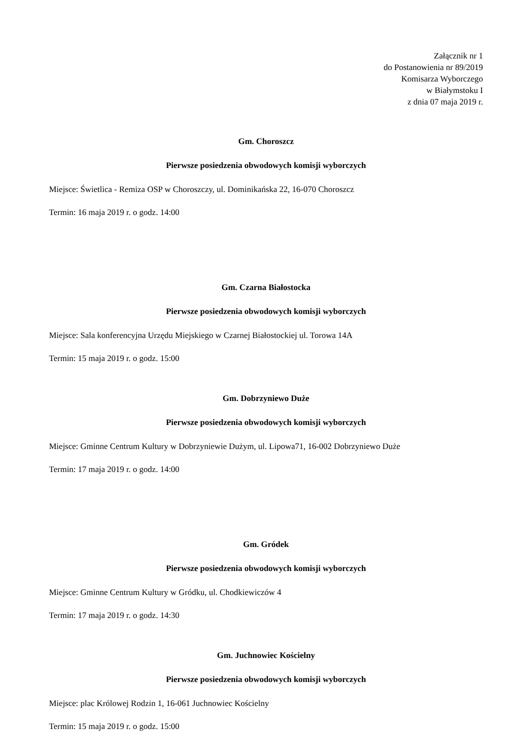Załącznik nr 1
do Postanowienia nr 89/2019
Komisarza Wyborczego
w Białymstoku I
z dnia 07 maja 2019 r.
Gm. Choroszcz
Pierwsze posiedzenia obwodowych komisji wyborczych
Miejsce: Świetlica - Remiza OSP w Choroszczy, ul. Dominikańska 22, 16-070 Choroszcz
Termin: 16 maja 2019 r. o godz. 14:00
Gm. Czarna Białostocka
Pierwsze posiedzenia obwodowych komisji wyborczych
Miejsce: Sala konferencyjna Urzędu Miejskiego w Czarnej Białostockiej ul. Torowa 14A
Termin: 15 maja 2019 r. o godz. 15:00
Gm. Dobrzyniewo Duże
Pierwsze posiedzenia obwodowych komisji wyborczych
Miejsce: Gminne Centrum Kultury w Dobrzyniewie Dużym, ul. Lipowa71, 16-002 Dobrzyniewo Duże
Termin: 17 maja 2019 r. o godz. 14:00
Gm. Gródek
Pierwsze posiedzenia obwodowych komisji wyborczych
Miejsce: Gminne Centrum Kultury w Gródku, ul. Chodkiewiczów 4
Termin: 17 maja 2019 r. o godz. 14:30
Gm. Juchnowiec Kościelny
Pierwsze posiedzenia obwodowych komisji wyborczych
Miejsce: plac Królowej Rodzin 1, 16-061 Juchnowiec Kościelny
Termin: 15 maja 2019 r. o godz. 15:00